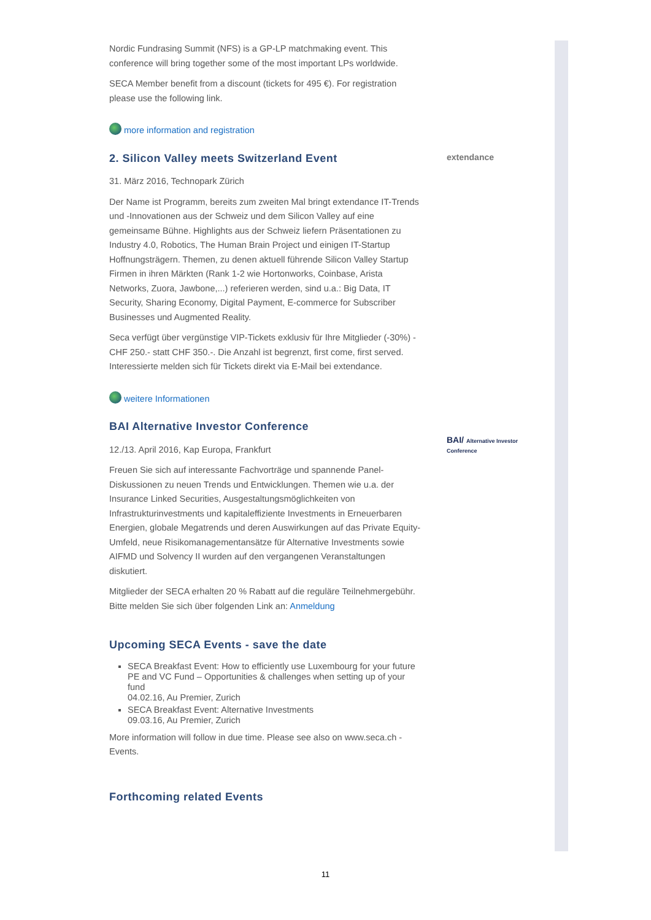Nordic Fundrasing Summit (NFS) is a GP-LP matchmaking event. This conference will bring together some of the most important LPs worldwide.
SECA Member benefit from a discount (tickets for 495 €). For registration please use the following link.
more information and registration
2. Silicon Valley meets Switzerland Event
31. März 2016, Technopark Zürich
Der Name ist Programm, bereits zum zweiten Mal bringt extendance IT-Trends und -Innovationen aus der Schweiz und dem Silicon Valley auf eine gemeinsame Bühne. Highlights aus der Schweiz liefern Präsentationen zu Industry 4.0, Robotics, The Human Brain Project und einigen IT-Startup Hoffnungsträgern. Themen, zu denen aktuell führende Silicon Valley Startup Firmen in ihren Märkten (Rank 1-2 wie Hortonworks, Coinbase, Arista Networks, Zuora, Jawbone,...) referieren werden, sind u.a.: Big Data, IT Security, Sharing Economy, Digital Payment, E-commerce for Subscriber Businesses und Augmented Reality.
Seca verfügt über vergünstige VIP-Tickets exklusiv für Ihre Mitglieder (-30%) - CHF 250.- statt CHF 350.-. Die Anzahl ist begrenzt, first come, first served. Interessierte melden sich für Tickets direkt via E-Mail bei extendance.
weitere Informationen
BAI Alternative Investor Conference
12./13. April 2016, Kap Europa, Frankfurt
Freuen Sie sich auf interessante Fachvorträge und spannende Panel-Diskussionen zu neuen Trends und Entwicklungen. Themen wie u.a. der Insurance Linked Securities, Ausgestaltungsmöglichkeiten von Infrastrukturinvestments und kapitaleffiziente Investments in Erneuerbaren Energien, globale Megatrends und deren Auswirkungen auf das Private Equity-Umfeld, neue Risikomanagementansätze für Alternative Investments sowie AIFMD und Solvency II wurden auf den vergangenen Veranstaltungen diskutiert.
Mitglieder der SECA erhalten 20 % Rabatt auf die reguläre Teilnehmergebühr. Bitte melden Sie sich über folgenden Link an: Anmeldung
Upcoming SECA Events - save the date
SECA Breakfast Event: How to efficiently use Luxembourg for your future PE and VC Fund – Opportunities & challenges when setting up of your fund
04.02.16, Au Premier, Zurich
SECA Breakfast Event: Alternative Investments
09.03.16, Au Premier, Zurich
More information will follow in due time. Please see also on www.seca.ch - Events.
Forthcoming related Events
extendance
BAI/ Alternative Investor Conference
11